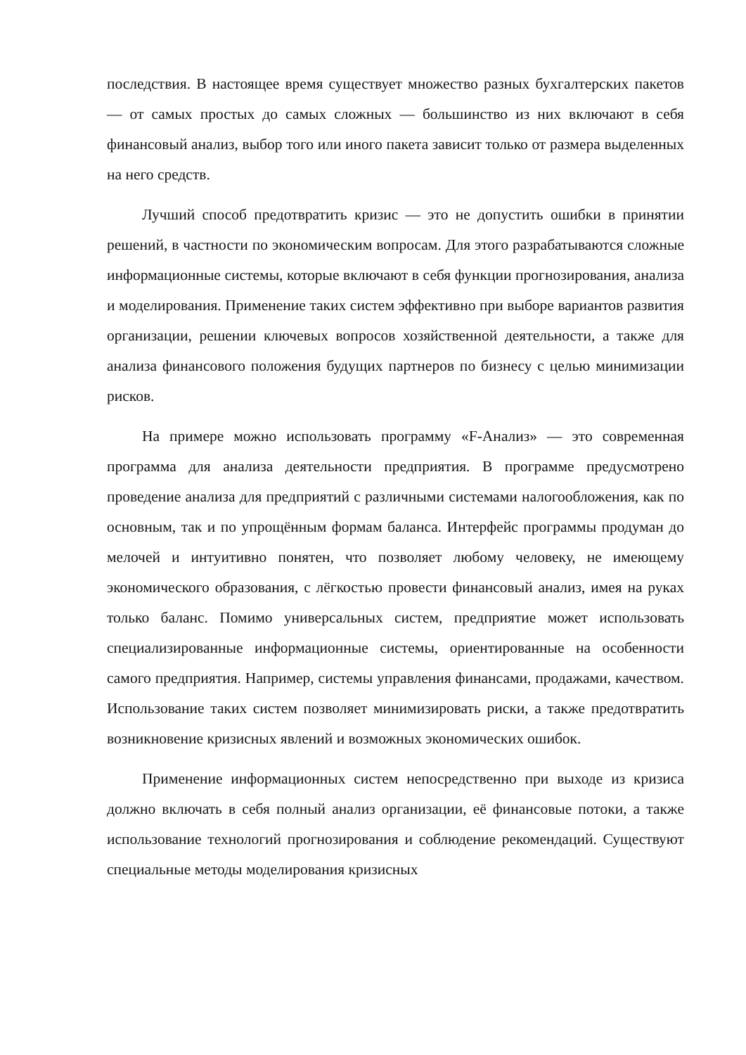последствия. В настоящее время существует множество разных бухгалтерских пакетов — от самых простых до самых сложных — большинство из них включают в себя финансовый анализ, выбор того или иного пакета зависит только от размера выделенных на него средств.
Лучший способ предотвратить кризис — это не допустить ошибки в принятии решений, в частности по экономическим вопросам. Для этого разрабатываются сложные информационные системы, которые включают в себя функции прогнозирования, анализа и моделирования. Применение таких систем эффективно при выборе вариантов развития организации, решении ключевых вопросов хозяйственной деятельности, а также для анализа финансового положения будущих партнеров по бизнесу с целью минимизации рисков.
На примере можно использовать программу «F-Анализ» — это современная программа для анализа деятельности предприятия. В программе предусмотрено проведение анализа для предприятий с различными системами налогообложения, как по основным, так и по упрощённым формам баланса. Интерфейс программы продуман до мелочей и интуитивно понятен, что позволяет любому человеку, не имеющему экономического образования, с лёгкостью провести финансовый анализ, имея на руках только баланс. Помимо универсальных систем, предприятие может использовать специализированные информационные системы, ориентированные на особенности самого предприятия. Например, системы управления финансами, продажами, качеством. Использование таких систем позволяет минимизировать риски, а также предотвратить возникновение кризисных явлений и возможных экономических ошибок.
Применение информационных систем непосредственно при выходе из кризиса должно включать в себя полный анализ организации, её финансовые потоки, а также использование технологий прогнозирования и соблюдение рекомендаций. Существуют специальные методы моделирования кризисных